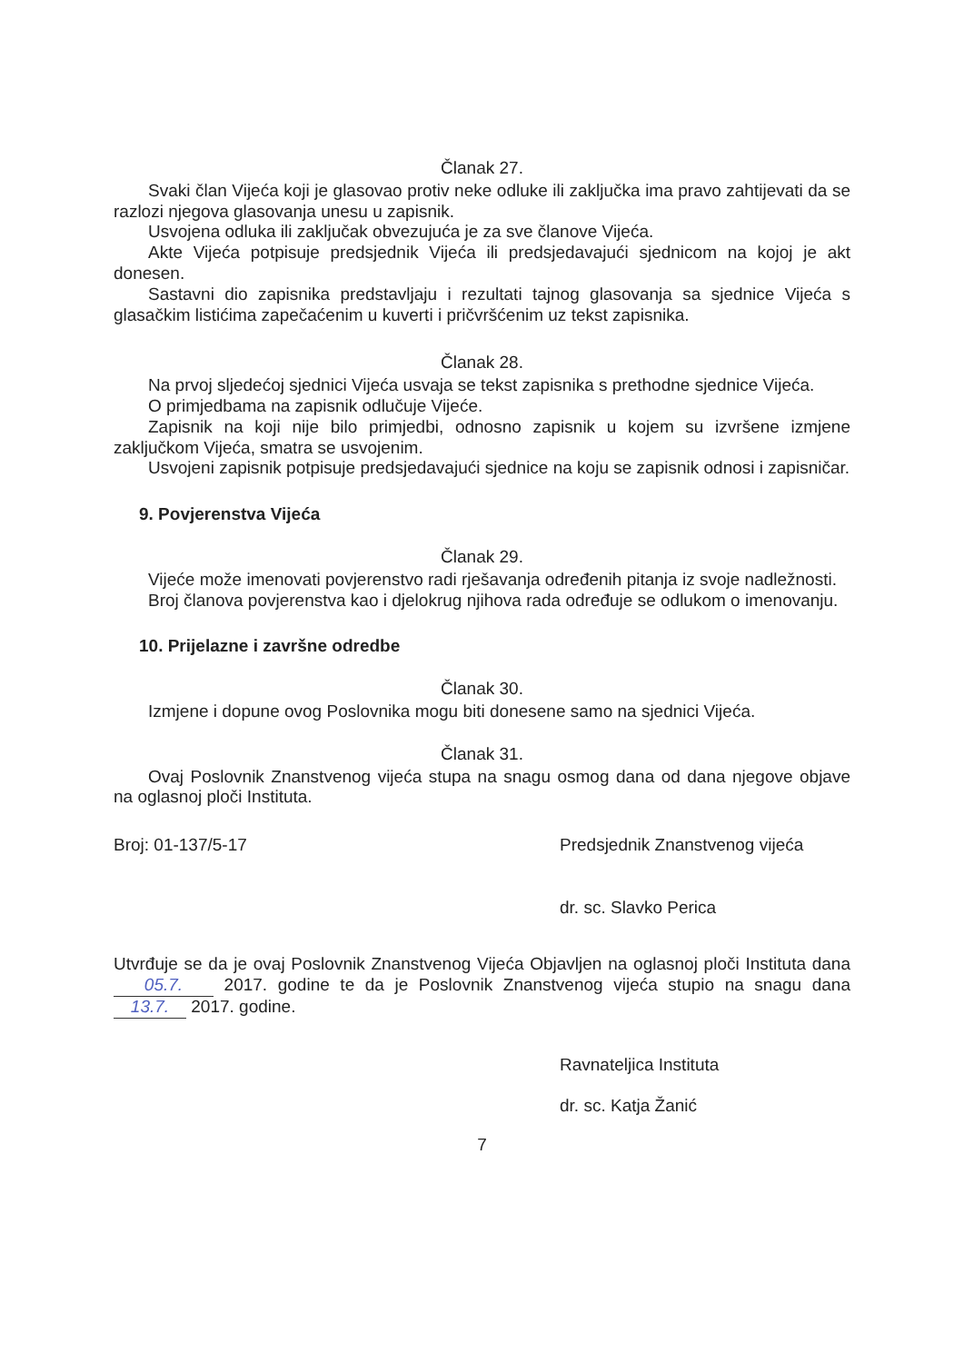Članak 27.
Svaki član Vijeća koji je glasovao protiv neke odluke ili zaključka ima pravo zahtijevati da se razlozi njegova glasovanja unesu u zapisnik.
Usvojena odluka ili zaključak obvezujuća je za sve članove Vijeća.
Akte Vijeća potpisuje predsjednik Vijeća ili predsjedavajući sjednicom na kojoj je akt donesen.
Sastavni dio zapisnika predstavljaju i rezultati tajnog glasovanja sa sjednice Vijeća s glasačkim listićima zapečaćenim u kuverti i pričvršćenim uz tekst zapisnika.
Članak 28.
Na prvoj sljedećoj sjednici Vijeća usvaja se tekst zapisnika s prethodne sjednice Vijeća.
O primjedbama na zapisnik odlučuje Vijeće.
Zapisnik na koji nije bilo primjedbi, odnosno zapisnik u kojem su izvršene izmjene zaključkom Vijeća, smatra se usvojenim.
Usvojeni zapisnik potpisuje predsjedavajući sjednice na koju se zapisnik odnosi i zapisničar.
9. Povjerenstva Vijeća
Članak 29.
Vijeće može imenovati povjerenstvo radi rješavanja određenih pitanja iz svoje nadležnosti.
Broj članova povjerenstva kao i djelokrug njihova rada određuje se odlukom o imenovanju.
10. Prijelazne i završne odredbe
Članak 30.
Izmjene i dopune ovog Poslovnika mogu biti donesene samo na sjednici Vijeća.
Članak 31.
Ovaj Poslovnik Znanstvenog vijeća stupa na snagu osmog dana od dana njegove objave na oglasnoj ploči Instituta.
Broj: 01-137/5-17 Predsjednik Znanstvenog vijeća
dr. sc. Slavko Perica
Utvrđuje se da je ovaj Poslovnik Znanstvenog Vijeća Objavljen na oglasnoj ploči Instituta dana 05.7. 2017. godine te da je Poslovnik Znanstvenog vijeća stupio na snagu dana 13.7. 2017. godine.
Ravnateljica Instituta
dr. sc. Katja Žanić
7